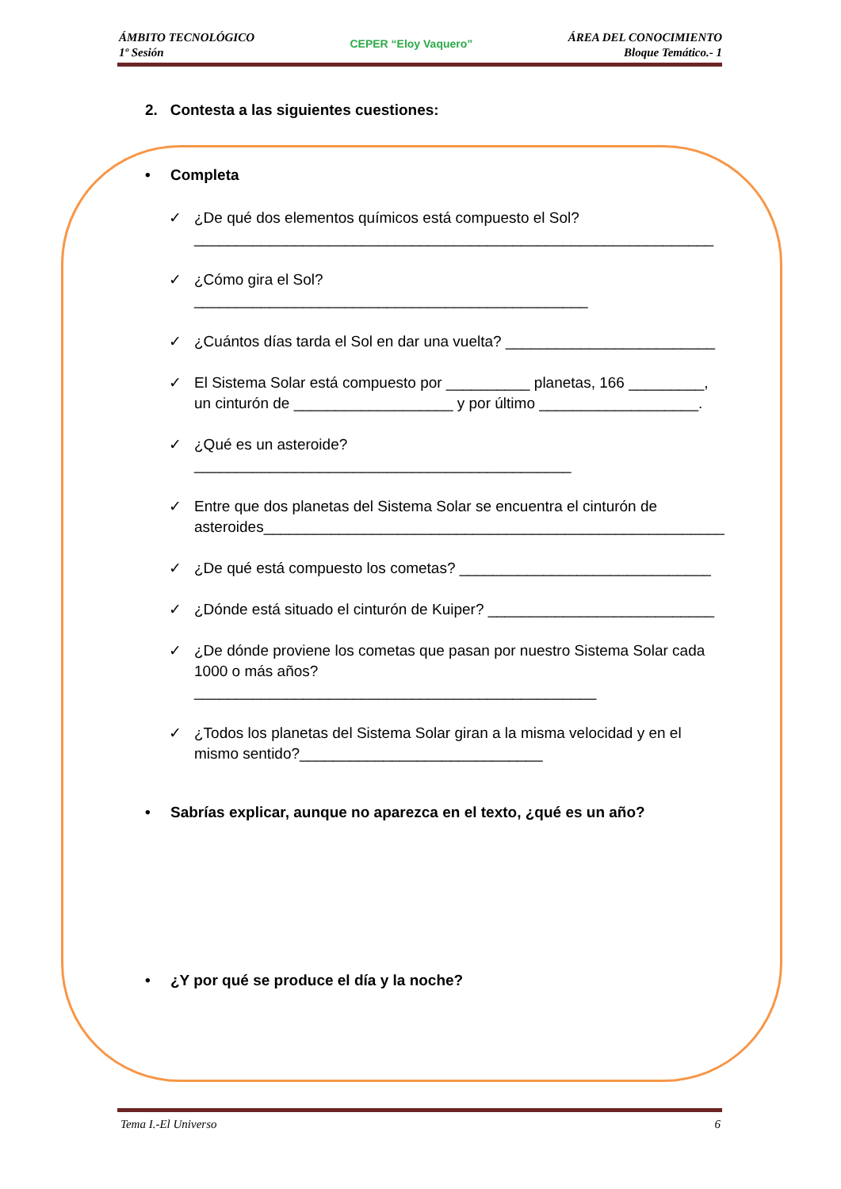ÁMBITO TECNOLÓGICO
1º Sesión
CEPER “Eloy Vaquero”
ÁREA DEL CONOCIMIENTO
Bloque Temático.- 1
2. Contesta a las siguientes cuestiones:
• Completa
✓ ¿De qué dos elementos químicos está compuesto el Sol?
______________________________________________________________
✓ ¿Cómo gira el Sol? _______________________________________________
✓ ¿Cuántos días tarda el Sol en dar una vuelta? _________________________
✓ El Sistema Solar está compuesto por __________ planetas, 166 _________, un cinturón de ___________________ y por último ___________________.
✓ ¿Qué es un asteroide?_____________________________________________
✓ Entre que dos planetas del Sistema Solar se encuentra el cinturón de asteroides_______________________________________________________
✓ ¿De qué está compuesto los cometas? ______________________________
✓ ¿Dónde está situado el cinturón de Kuiper? ___________________________
✓ ¿De dónde proviene los cometas que pasan por nuestro Sistema Solar cada 1000 o más años? ________________________________________________
✓ ¿Todos los planetas del Sistema Solar giran a la misma velocidad y en el mismo sentido?_____________________________
• Sabrías explicar, aunque no aparezca en el texto, ¿qué es un año?
• ¿Y por qué se produce el día y la noche?
Tema I.-El Universo 6